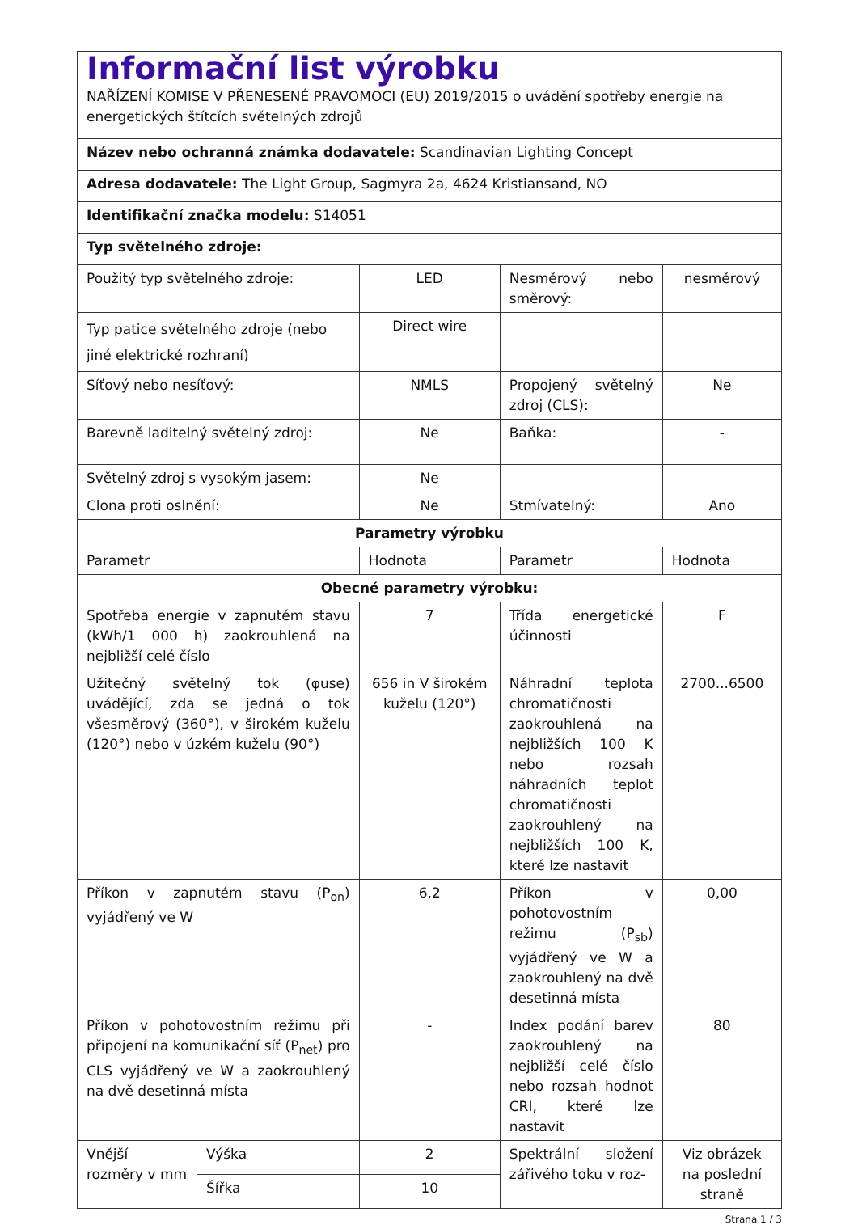| Informační list výrobku NAŘÍZENÍ KOMISE V PŘENESENÉ PRAVOMOCI (EU) 2019/2015 o uvádění spotřeby energie na energetických štítcích světelných zdrojů | | | | |
| Název nebo ochranná známka dodavatele: Scandinavian Lighting Concept | | | | |
| Adresa dodavatele: The Light Group, Sagmyra 2a, 4624 Kristiansand, NO | | | | |
| Identifikační značka modelu: S14051 | | | | |
| Typ světelného zdroje: | | | | |
| Použitý typ světelného zdroje: | | LED | Nesměrový nebo směrový: | nesměrový |
| Typ patice světelného zdroje (nebo jiné elektrické rozhraní) | | Direct wire | | |
| Síťový nebo nesíťový: | | NMLS | Propojený světelný zdroj (CLS): | Ne |
| Barevně laditelný světelný zdroj: | | Ne | Baňka: | - |
| Světelný zdroj s vysokým jasem: | | Ne | | |
| Clona proti oslnění: | | Ne | Stmívatelný: | Ano |
| Parametry výrobku | | | | |
| Parametr | | Hodnota | Parametr | Hodnota |
| Obecné parametry výrobku: | | | | |
| Spotřeba energie v zapnutém stavu (kWh/1 000 h) zaokrouhlená na nejbližší celé číslo | | 7 | Třída energetické účinnosti | F |
| Užitečný světelný tok (φuse) uvádějící, zda se jedná o tok všesměrový (360°), v širokém kuželu (120°) nebo v úzkém kuželu (90°) | | 656 in V širokém kuželu (120°) | Náhradní teplota chromatičnosti zaokrouhlená na nejbližších 100 K nebo rozsah náhradních teplot chromatičnosti zaokrouhlený na nejbližších 100 K, které lze nastavit | 2700...6500 |
| Příkon v zapnutém stavu (P<sub>on</sub>) vyjádřený ve W | | 6,2 | Příkon v pohotovostním režimu (P<sub>sb</sub>) vyjádřený ve W a zaokrouhlený na dvě desetinná místa | 0,00 |
| Příkon v pohotovostním režimu při připojení na komunikační síť (P<sub>net</sub>) pro CLS vyjádřený ve W a zaokrouhlený na dvě desetinná místa | | - | Index podání barev zaokrouhlený na nejbližší celé číslo nebo rozsah hodnot CRI, které lze nastavit | 80 |
| Vnější rozměry v mm | Výška | 2 | Spektrální složení zářivého toku v roz- | Viz obrázek na poslední straně |
| | Šířka | 10 | | |
Strana 1 / 3